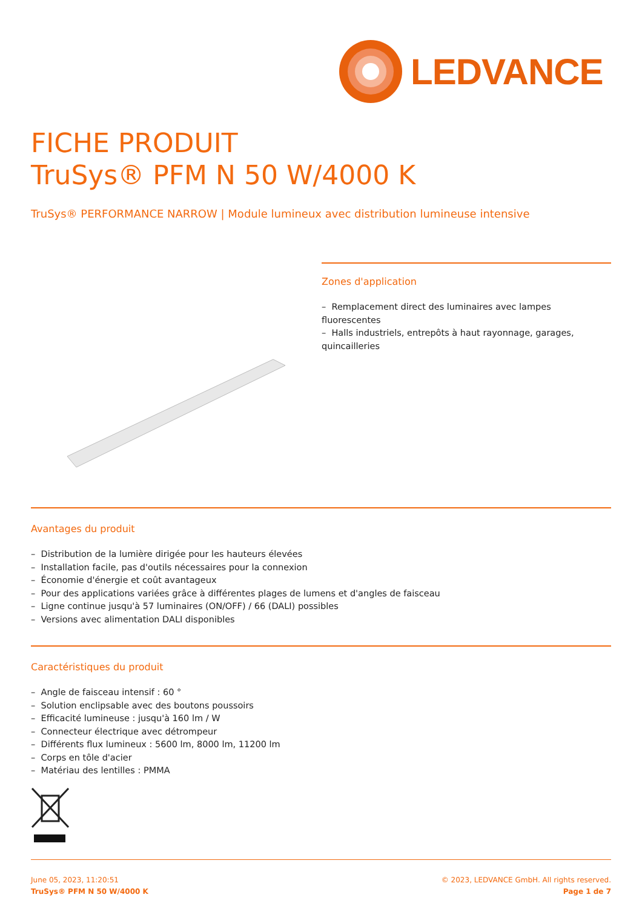LEDVANCE
FICHE PRODUIT
TruSys® PFM N 50 W/4000 K
TruSys® PERFORMANCE NARROW | Module lumineux avec distribution lumineuse intensive
Zones d'application
– Remplacement direct des luminaires avec lampes fluorescentes
– Halls industriels, entrepôts à haut rayonnage, garages, quincailleries
Avantages du produit
– Distribution de la lumière dirigée pour les hauteurs élevées
– Installation facile, pas d'outils nécessaires pour la connexion
– Économie d'énergie et coût avantageux
– Pour des applications variées grâce à différentes plages de lumens et d'angles de faisceau
– Ligne continue jusqu'à 57 luminaires (ON/OFF) / 66 (DALI) possibles
– Versions avec alimentation DALI disponibles
Caractéristiques du produit
– Angle de faisceau intensif : 60 °
– Solution enclipsable avec des boutons poussoirs
– Efficacité lumineuse : jusqu'à 160 lm / W
– Connecteur électrique avec détrompeur
– Différents flux lumineux : 5600 lm, 8000 lm, 11200 lm
– Corps en tôle d'acier
– Matériau des lentilles : PMMA
June 05, 2023, 11:20:51
TruSys® PFM N 50 W/4000 K
© 2023, LEDVANCE GmbH. All rights reserved.
Page 1 de 7